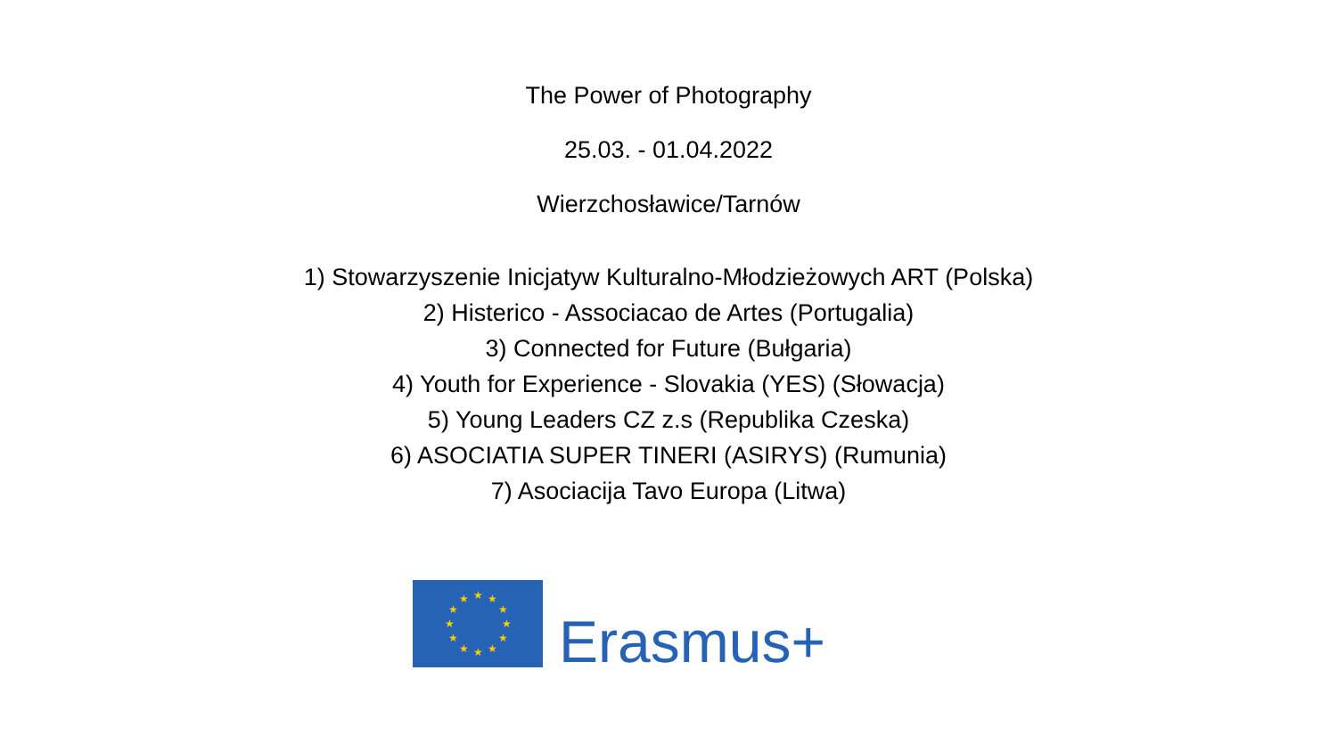The Power of Photography
25.03. - 01.04.2022
Wierzchosławice/Tarnów
1) Stowarzyszenie Inicjatyw Kulturalno-Młodzieżowych ART (Polska)
2) Histerico - Associacao de Artes (Portugalia)
3) Connected for Future (Bułgaria)
4) Youth for Experience - Slovakia (YES) (Słowacja)
5) Young Leaders CZ z.s (Republika Czeska)
6) ASOCIATIA SUPER TINERI (ASIRYS) (Rumunia)
7) Asociacija Tavo Europa (Litwa)
★
★
★
★
★
★
★
★
★
★
★
★
Erasmus+